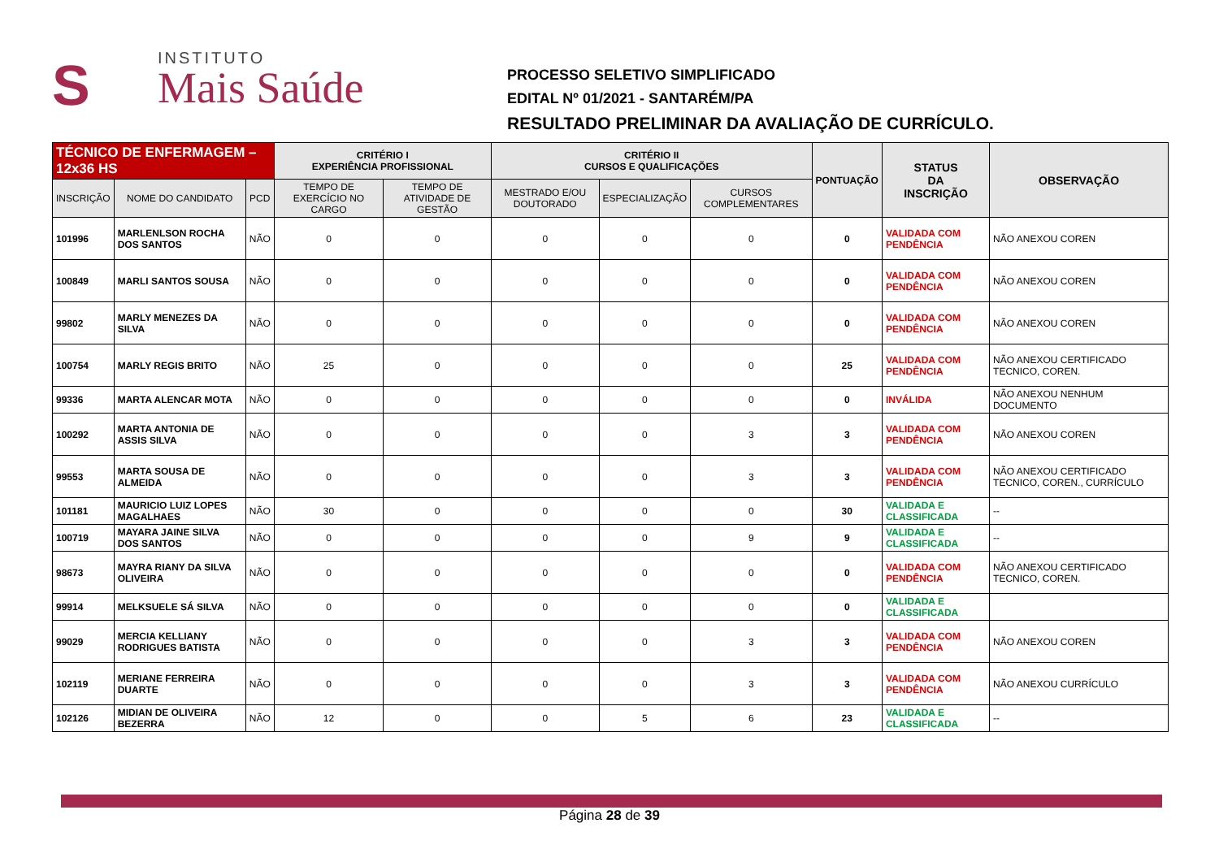S
INSTITUTO
Mais Saúde
PROCESSO SELETIVO SIMPLIFICADO
EDITAL Nº 01/2021 - SANTARÉM/PA
RESULTADO PRELIMINAR DA AVALIAÇÃO DE CURRÍCULO.
| TÉCNICO DE ENFERMAGEM – 12x36 HS | | | CRITÉRIO I EXPERIÊNCIA PROFISSIONAL | | CRITÉRIO II CURSOS E QUALIFICAÇÕES | | | PONTUAÇÃO | STATUS DA INSCRIÇÃO | OBSERVAÇÃO |
| INSCRIÇÃO | NOME DO CANDIDATO | PCD | TEMPO DE EXERCÍCIO NO CARGO | TEMPO DE ATIVIDADE DE GESTÃO | MESTRADO E/OU DOUTORADO | ESPECIALIZAÇÃO | CURSOS COMPLEMENTARES | | | |
| 101996 | MARLENLSON ROCHA DOS SANTOS | NÃO | 0 | 0 | 0 | 0 | 0 | 0 | VALIDADA COM PENDÊNCIA | NÃO ANEXOU COREN |
| 100849 | MARLI SANTOS SOUSA | NÃO | 0 | 0 | 0 | 0 | 0 | 0 | VALIDADA COM PENDÊNCIA | NÃO ANEXOU COREN |
| 99802 | MARLY MENEZES DA SILVA | NÃO | 0 | 0 | 0 | 0 | 0 | 0 | VALIDADA COM PENDÊNCIA | NÃO ANEXOU COREN |
| 100754 | MARLY REGIS BRITO | NÃO | 25 | 0 | 0 | 0 | 0 | 25 | VALIDADA COM PENDÊNCIA | NÃO ANEXOU CERTIFICADO TECNICO, COREN. |
| 99336 | MARTA ALENCAR MOTA | NÃO | 0 | 0 | 0 | 0 | 0 | 0 | INVÁLIDA | NÃO ANEXOU NENHUM DOCUMENTO |
| 100292 | MARTA ANTONIA DE ASSIS SILVA | NÃO | 0 | 0 | 0 | 0 | 3 | 3 | VALIDADA COM PENDÊNCIA | NÃO ANEXOU COREN |
| 99553 | MARTA SOUSA DE ALMEIDA | NÃO | 0 | 0 | 0 | 0 | 3 | 3 | VALIDADA COM PENDÊNCIA | NÃO ANEXOU CERTIFICADO TECNICO, COREN., CURRÍCULO |
| 101181 | MAURICIO LUIZ LOPES MAGALHAES | NÃO | 30 | 0 | 0 | 0 | 0 | 30 | VALIDADA E CLASSIFICADA | -- |
| 100719 | MAYARA JAINE SILVA DOS SANTOS | NÃO | 0 | 0 | 0 | 0 | 9 | 9 | VALIDADA E CLASSIFICADA | -- |
| 98673 | MAYRA RIANY DA SILVA OLIVEIRA | NÃO | 0 | 0 | 0 | 0 | 0 | 0 | VALIDADA COM PENDÊNCIA | NÃO ANEXOU CERTIFICADO TECNICO, COREN. |
| 99914 | MELKSUELE SÁ SILVA | NÃO | 0 | 0 | 0 | 0 | 0 | 0 | VALIDADA E CLASSIFICADA | |
| 99029 | MERCIA KELLIANY RODRIGUES BATISTA | NÃO | 0 | 0 | 0 | 0 | 3 | 3 | VALIDADA COM PENDÊNCIA | NÃO ANEXOU COREN |
| 102119 | MERIANE FERREIRA DUARTE | NÃO | 0 | 0 | 0 | 0 | 3 | 3 | VALIDADA COM PENDÊNCIA | NÃO ANEXOU CURRÍCULO |
| 102126 | MIDIAN DE OLIVEIRA BEZERRA | NÃO | 12 | 0 | 0 | 5 | 6 | 23 | VALIDADA E CLASSIFICADA | -- |
Página 28 de 39